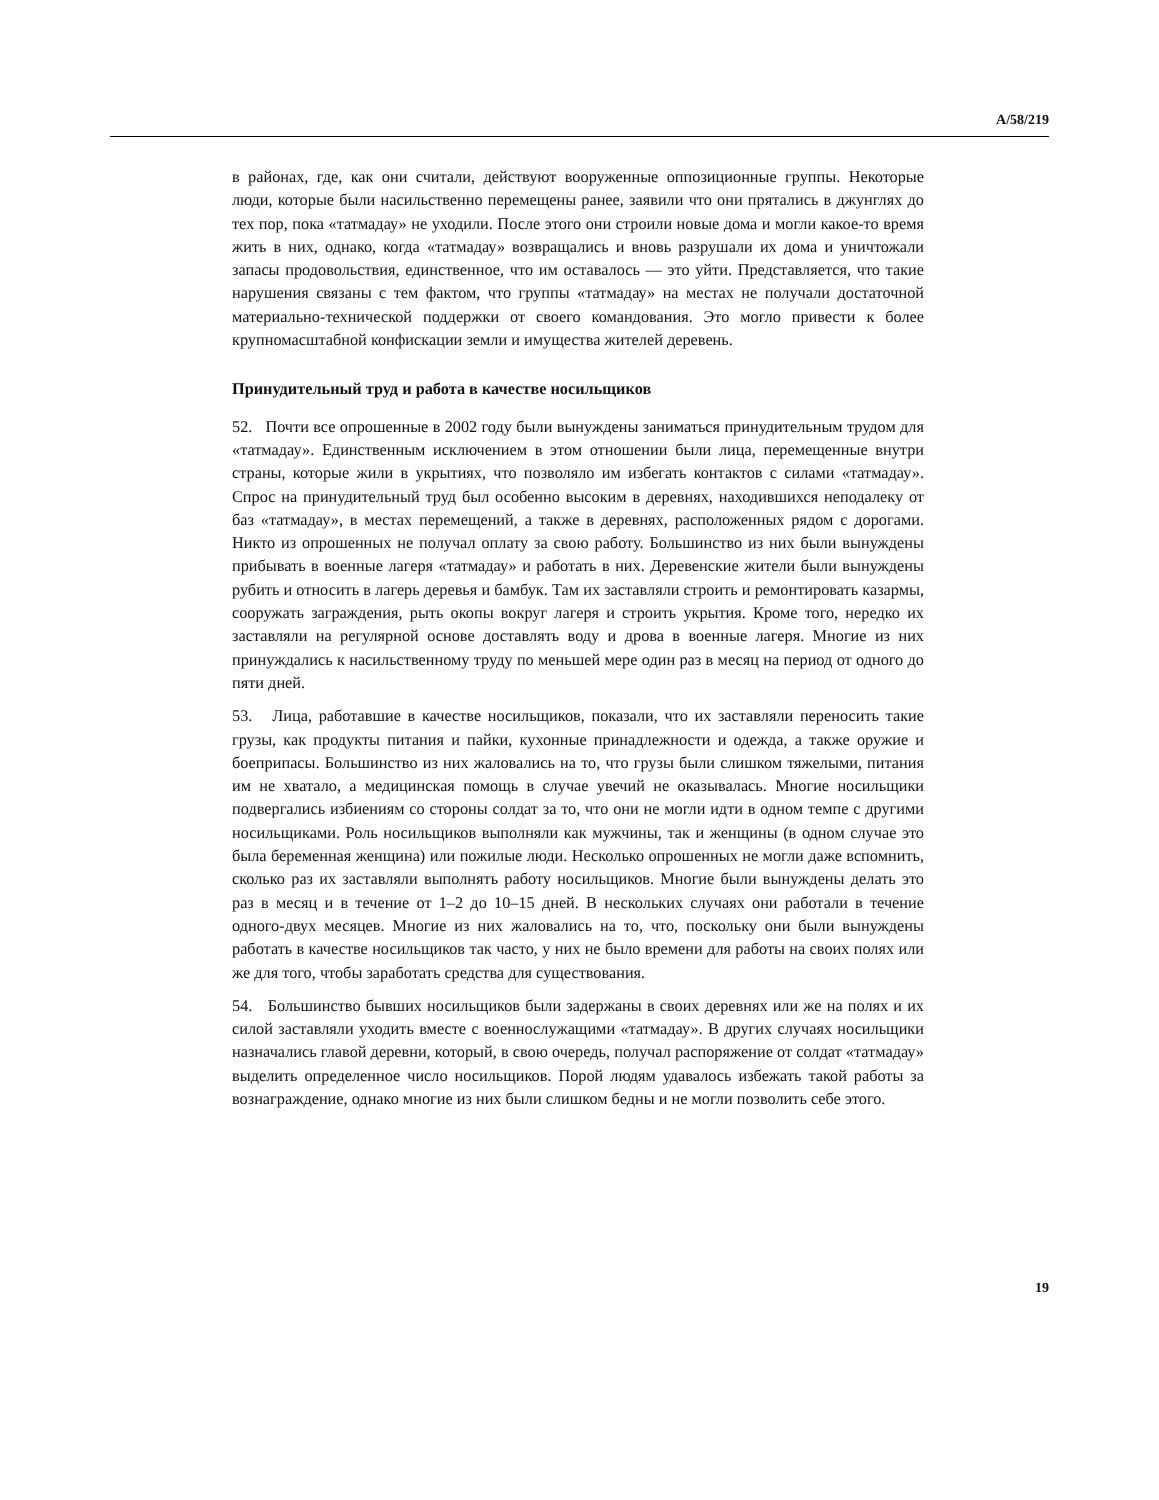A/58/219
в районах, где, как они считали, действуют вооруженные оппозиционные группы. Некоторые люди, которые были насильственно перемещены ранее, заявили что они прятались в джунглях до тех пор, пока «татмадау» не уходили. После этого они строили новые дома и могли какое-то время жить в них, однако, когда «татмадау» возвращались и вновь разрушали их дома и уничтожали запасы продовольствия, единственное, что им оставалось — это уйти. Представляется, что такие нарушения связаны с тем фактом, что группы «татмадау» на местах не получали достаточной материально-технической поддержки от своего командования. Это могло привести к более крупномасштабной конфискации земли и имущества жителей деревень.
Принудительный труд и работа в качестве носильщиков
52. Почти все опрошенные в 2002 году были вынуждены заниматься принудительным трудом для «татмадау». Единственным исключением в этом отношении были лица, перемещенные внутри страны, которые жили в укрытиях, что позволяло им избегать контактов с силами «татмадау». Спрос на принудительный труд был особенно высоким в деревнях, находившихся неподалеку от баз «татмадау», в местах перемещений, а также в деревнях, расположенных рядом с дорогами. Никто из опрошенных не получал оплату за свою работу. Большинство из них были вынуждены прибывать в военные лагеря «татмадау» и работать в них. Деревенские жители были вынуждены рубить и относить в лагерь деревья и бамбук. Там их заставляли строить и ремонтировать казармы, сооружать заграждения, рыть окопы вокруг лагеря и строить укрытия. Кроме того, нередко их заставляли на регулярной основе доставлять воду и дрова в военные лагеря. Многие из них принуждались к насильственному труду по меньшей мере один раз в месяц на период от одного до пяти дней.
53. Лица, работавшие в качестве носильщиков, показали, что их заставляли переносить такие грузы, как продукты питания и пайки, кухонные принадлежности и одежда, а также оружие и боеприпасы. Большинство из них жаловались на то, что грузы были слишком тяжелыми, питания им не хватало, а медицинская помощь в случае увечий не оказывалась. Многие носильщики подвергались избиениям со стороны солдат за то, что они не могли идти в одном темпе с другими носильщиками. Роль носильщиков выполняли как мужчины, так и женщины (в одном случае это была беременная женщина) или пожилые люди. Несколько опрошенных не могли даже вспомнить, сколько раз их заставляли выполнять работу носильщиков. Многие были вынуждены делать это раз в месяц и в течение от 1–2 до 10–15 дней. В нескольких случаях они работали в течение одного-двух месяцев. Многие из них жаловались на то, что, поскольку они были вынуждены работать в качестве носильщиков так часто, у них не было времени для работы на своих полях или же для того, чтобы заработать средства для существования.
54. Большинство бывших носильщиков были задержаны в своих деревнях или же на полях и их силой заставляли уходить вместе с военнослужащими «татмадау». В других случаях носильщики назначались главой деревни, который, в свою очередь, получал распоряжение от солдат «татмадау» выделить определенное число носильщиков. Порой людям удавалось избежать такой работы за вознаграждение, однако многие из них были слишком бедны и не могли позволить себе этого.
19